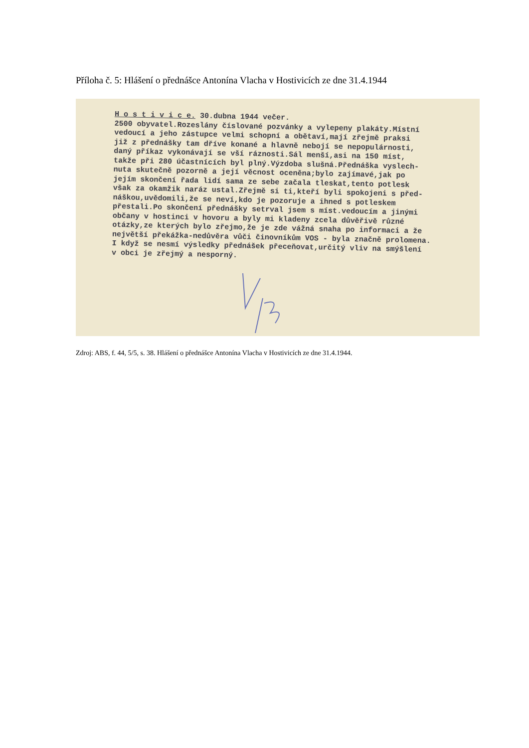Příloha č. 5: Hlášení o přednášce Antonína Vlacha v Hostivicích ze dne 31.4.1944
H o s t i v i c e. 30.dubna 1944 večer.
2500 obyvatel.Rozeslány číslované pozvánky a vylepeny plakáty.Místní
vedoucí a jeho zástupce velmi schopní a obětaví,mají zřejmě praksi
již z přednášky tam dříve konané a hlavně nebojí se nepopulárnosti,
daný příkaz vykonávají se vší ráznosti.Sál menší,asi na 150 míst,
takže při 280 účastnících byl plný.Výzdoba slušná.Přednáška vyslech-
nuta skutečně pozorně a její věcnost oceněna;bylo zajímavé,jak po
jejím skončení řada lidí sama ze sebe začala tleskat,tento potlesk
však za okamžik naráz ustal.Zřejmě si ti,kteří byli spokojeni s před-
náškou,uvědomili,že se neví,kdo je pozoruje a ihned s potleskem
přestali.Po skončení přednášky setrval jsem s míst.vedoucím a jinými
občany v hostinci v hovoru a byly mi kladeny zcela důvěřivě různé
otázky,ze kterých bylo zřejmo,že je zde vážná snaha po informaci a že
největší překážka-nedůvěra vůči činovníkům VOS - byla značně prolomena.
I když se nesmí výsledky přednášek přeceňovat,určitý vliv na smýšlení
v obci je zřejmý a nesporný.
Zdroj: ABS, f. 44, 5/5, s. 38. Hlášení o přednášce Antonína Vlacha v Hostivicích ze dne 31.4.1944.